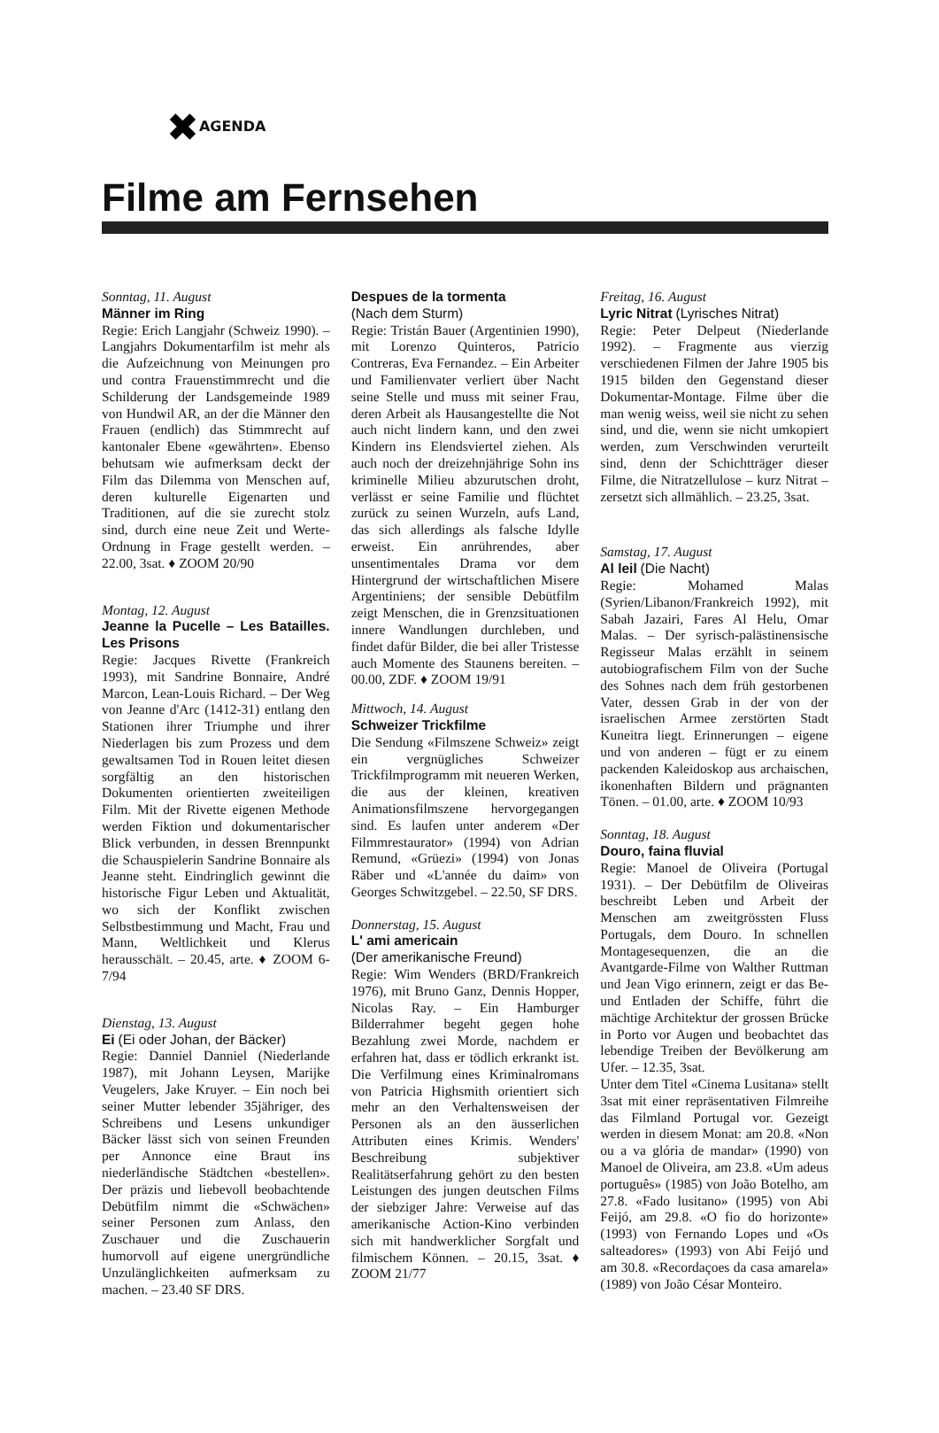✖AGENDA
Filme am Fernsehen
Sonntag, 11. August
Männer im Ring
Regie: Erich Langjahr (Schweiz 1990). – Langjahrs Dokumentarfilm ist mehr als die Aufzeichnung von Meinungen pro und contra Frauenstimmrecht und die Schilderung der Landsgemeinde 1989 von Hundwil AR, an der die Männer den Frauen (endlich) das Stimmrecht auf kantonaler Ebene «gewährten». Ebenso behutsam wie aufmerksam deckt der Film das Dilemma von Menschen auf, deren kulturelle Eigenarten und Traditionen, auf die sie zurecht stolz sind, durch eine neue Zeit und Werte-Ordnung in Frage gestellt werden. – 22.00, 3sat. ♦ ZOOM 20/90
Montag, 12. August
Jeanne la Pucelle – Les Batailles. Les Prisons
Regie: Jacques Rivette (Frankreich 1993), mit Sandrine Bonnaire, André Marcon, Lean-Louis Richard. – Der Weg von Jeanne d'Arc (1412-31) entlang den Stationen ihrer Triumphe und ihrer Niederlagen bis zum Prozess und dem gewaltsamen Tod in Rouen leitet diesen sorgfältig an den historischen Dokumenten orientierten zweiteiligen Film. Mit der Rivette eigenen Methode werden Fiktion und dokumentarischer Blick verbunden, in dessen Brennpunkt die Schauspielerin Sandrine Bonnaire als Jeanne steht. Eindringlich gewinnt die historische Figur Leben und Aktualität, wo sich der Konflikt zwischen Selbstbestimmung und Macht, Frau und Mann, Weltlichkeit und Klerus herausschält. – 20.45, arte. ♦ ZOOM 6-7/94
Dienstag, 13. August
Ei (Ei oder Johan, der Bäcker)
Regie: Danniel Danniel (Niederlande 1987), mit Johann Leysen, Marijke Veugelers, Jake Kruyer. – Ein noch bei seiner Mutter lebender 35jähriger, des Schreibens und Lesens unkundiger Bäcker lässt sich von seinen Freunden per Annonce eine Braut ins niederländische Städtchen «bestellen». Der präzis und liebevoll beobachtende Debütfilm nimmt die «Schwächen» seiner Personen zum Anlass, den Zuschauer und die Zuschauerin humorvoll auf eigene unergründliche Unzulänglichkeiten aufmerksam zu machen. – 23.40 SF DRS.
Despues de la tormenta
(Nach dem Sturm)
Regie: Tristán Bauer (Argentinien 1990), mit Lorenzo Quinteros, Patricio Contreras, Eva Fernandez. – Ein Arbeiter und Familienvater verliert über Nacht seine Stelle und muss mit seiner Frau, deren Arbeit als Hausangestellte die Not auch nicht lindern kann, und den zwei Kindern ins Elendsviertel ziehen. Als auch noch der dreizehnjährige Sohn ins kriminelle Milieu abzurutschen droht, verlässt er seine Familie und flüchtet zurück zu seinen Wurzeln, aufs Land, das sich allerdings als falsche Idylle erweist. Ein anrührendes, aber unsentimentales Drama vor dem Hintergrund der wirtschaftlichen Misere Argentiniens; der sensible Debütfilm zeigt Menschen, die in Grenzsituationen innere Wandlungen durchleben, und findet dafür Bilder, die bei aller Tristesse auch Momente des Staunens bereiten. – 00.00, ZDF. ♦ ZOOM 19/91
Mittwoch, 14. August
Schweizer Trickfilme
Die Sendung «Filmszene Schweiz» zeigt ein vergnügliches Schweizer Trickfilmprogramm mit neueren Werken, die aus der kleinen, kreativen Animationsfilmszene hervorgegangen sind. Es laufen unter anderem «Der Filmmrestaurator» (1994) von Adrian Remund, «Grüezi» (1994) von Jonas Räber und «L'année du daim» von Georges Schwitzgebel. – 22.50, SF DRS.
Donnerstag, 15. August
L' ami americain
(Der amerikanische Freund)
Regie: Wim Wenders (BRD/Frankreich 1976), mit Bruno Ganz, Dennis Hopper, Nicolas Ray. – Ein Hamburger Bilderrahmer begeht gegen hohe Bezahlung zwei Morde, nachdem er erfahren hat, dass er tödlich erkrankt ist. Die Verfilmung eines Kriminalromans von Patricia Highsmith orientiert sich mehr an den Verhaltensweisen der Personen als an den äusserlichen Attributen eines Krimis. Wenders' Beschreibung subjektiver Realitätserfahrung gehört zu den besten Leistungen des jungen deutschen Films der siebziger Jahre: Verweise auf das amerikanische Action-Kino verbinden sich mit handwerklicher Sorgfalt und filmischem Können. – 20.15, 3sat. ♦ ZOOM 21/77
Freitag, 16. August
Lyric Nitrat (Lyrisches Nitrat)
Regie: Peter Delpeut (Niederlande 1992). – Fragmente aus vierzig verschiedenen Filmen der Jahre 1905 bis 1915 bilden den Gegenstand dieser Dokumentar-Montage. Filme über die man wenig weiss, weil sie nicht zu sehen sind, und die, wenn sie nicht umkopiert werden, zum Verschwinden verurteilt sind, denn der Schichtträger dieser Filme, die Nitratzellulose – kurz Nitrat – zersetzt sich allmählich. – 23.25, 3sat.
Samstag, 17. August
Al leil (Die Nacht)
Regie: Mohamed Malas (Syrien/Libanon/Frankreich 1992), mit Sabah Jazairi, Fares Al Helu, Omar Malas. – Der syrisch-palästinensische Regisseur Malas erzählt in seinem autobiografischem Film von der Suche des Sohnes nach dem früh gestorbenen Vater, dessen Grab in der von der israelischen Armee zerstörten Stadt Kuneitra liegt. Erinnerungen – eigene und von anderen – fügt er zu einem packenden Kaleidoskop aus archaischen, ikonenhaften Bildern und prägnanten Tönen. – 01.00, arte. ♦ ZOOM 10/93
Sonntag, 18. August
Douro, faina fluvial
Regie: Manoel de Oliveira (Portugal 1931). – Der Debütfilm de Oliveiras beschreibt Leben und Arbeit der Menschen am zweitgrössten Fluss Portugals, dem Douro. In schnellen Montagesequenzen, die an die Avantgarde-Filme von Walther Ruttman und Jean Vigo erinnern, zeigt er das Be- und Entladen der Schiffe, führt die mächtige Architektur der grossen Brücke in Porto vor Augen und beobachtet das lebendige Treiben der Bevölkerung am Ufer. – 12.35, 3sat.
Unter dem Titel «Cinema Lusitana» stellt 3sat mit einer repräsentativen Filmreihe das Filmland Portugal vor. Gezeigt werden in diesem Monat: am 20.8. «Non ou a va glória de mandar» (1990) von Manoel de Oliveira, am 23.8. «Um adeus português» (1985) von João Botelho, am 27.8. «Fado lusitano» (1995) von Abi Feijó, am 29.8. «O fio do horizonte» (1993) von Fernando Lopes und «Os salteadores» (1993) von Abi Feijó und am 30.8. «Recordaçoes da casa amarela» (1989) von João César Monteiro.